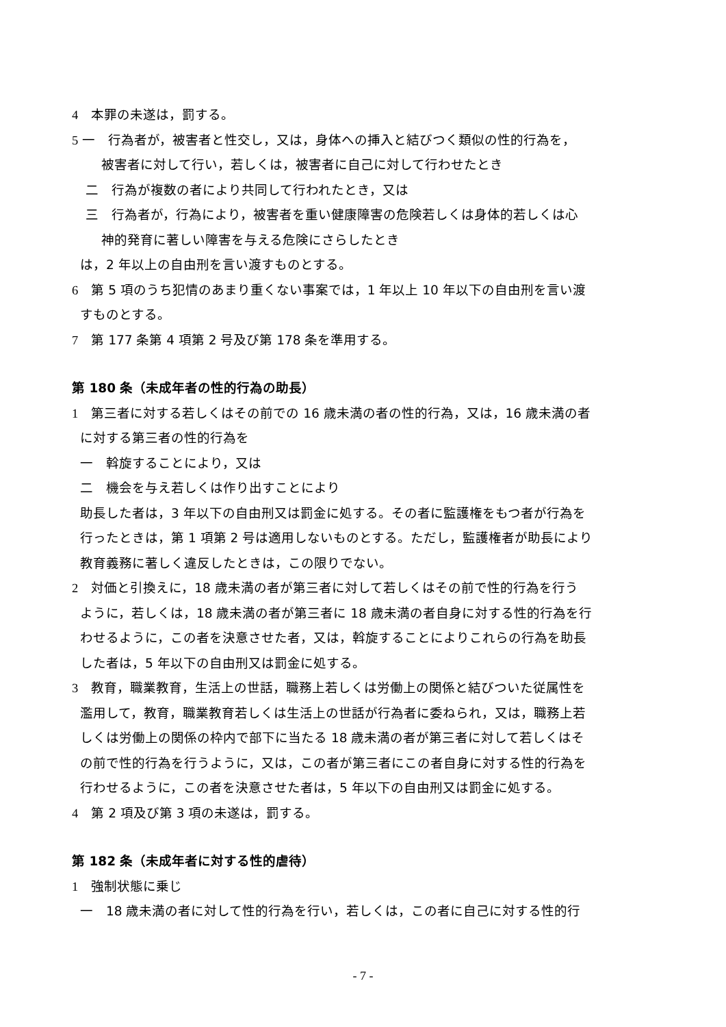4　本罪の未遂は，罰する。
5 一　行為者が，被害者と性交し，又は，身体への挿入と結びつく類似の性的行為を，
被害者に対して行い，若しくは，被害者に自己に対して行わせたとき
二　行為が複数の者により共同して行われたとき，又は
三　行為者が，行為により，被害者を重い健康障害の危険若しくは身体的若しくは心
神的発育に著しい障害を与える危険にさらしたとき
は，2 年以上の自由刑を言い渡すものとする。
6　第 5 項のうち犯情のあまり重くない事案では，1 年以上 10 年以下の自由刑を言い渡
すものとする。
7　第 177 条第 4 項第 2 号及び第 178 条を準用する。
第 180 条（未成年者の性的行為の助長）
1　第三者に対する若しくはその前での 16 歳未満の者の性的行為，又は，16 歳未満の者
に対する第三者の性的行為を
一　斡旋することにより，又は
二　機会を与え若しくは作り出すことにより
助長した者は，3 年以下の自由刑又は罰金に処する。その者に監護権をもつ者が行為を
行ったときは，第 1 項第 2 号は適用しないものとする。ただし，監護権者が助長により
教育義務に著しく違反したときは，この限りでない。
2　対価と引換えに，18 歳未満の者が第三者に対して若しくはその前で性的行為を行う
ように，若しくは，18 歳未満の者が第三者に 18 歳未満の者自身に対する性的行為を行
わせるように，この者を決意させた者，又は，斡旋することによりこれらの行為を助長
した者は，5 年以下の自由刑又は罰金に処する。
3　教育，職業教育，生活上の世話，職務上若しくは労働上の関係と結びついた従属性を
濫用して，教育，職業教育若しくは生活上の世話が行為者に委ねられ，又は，職務上若
しくは労働上の関係の枠内で部下に当たる 18 歳未満の者が第三者に対して若しくはそ
の前で性的行為を行うように，又は，この者が第三者にこの者自身に対する性的行為を
行わせるように，この者を決意させた者は，5 年以下の自由刑又は罰金に処する。
4　第 2 項及び第 3 項の未遂は，罰する。
第 182 条（未成年者に対する性的虐待）
1　強制状態に乗じ
一　18 歳未満の者に対して性的行為を行い，若しくは，この者に自己に対する性的行
- 7 -